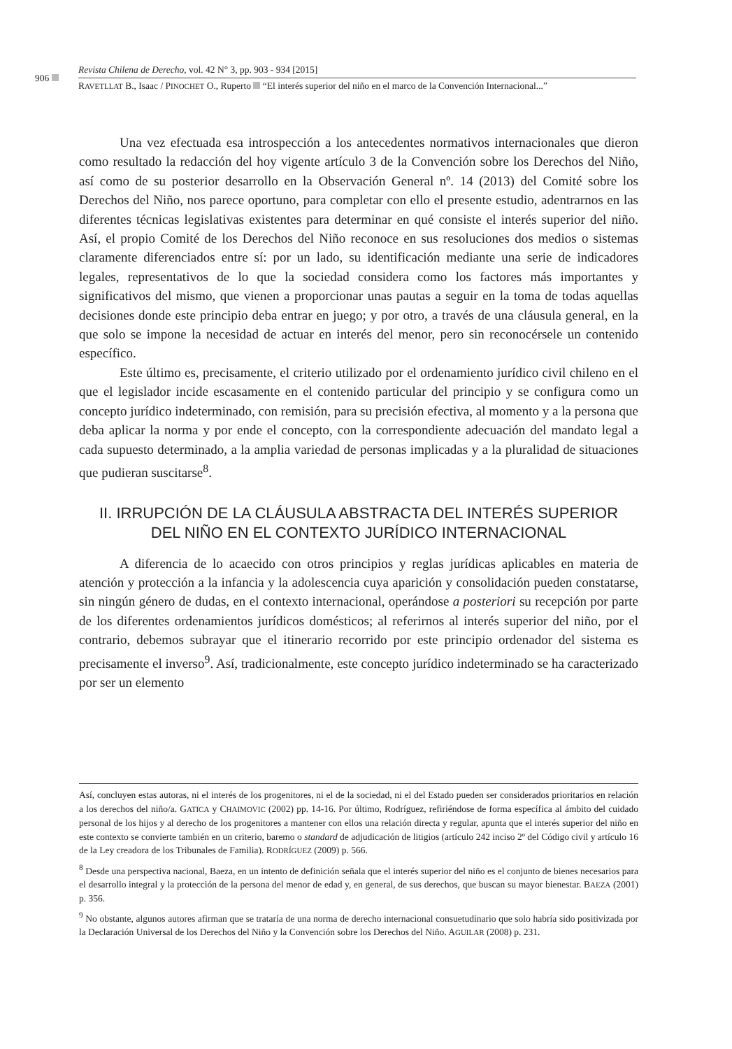906
Revista Chilena de Derecho, vol. 42 N° 3, pp. 903 - 934 [2015]
RAVETLLAT B., Isaac / PINOCHET O., Ruperto “El interés superior del niño en el marco de la Convención Internacional...”
Una vez efectuada esa introspección a los antecedentes normativos internacionales que dieron como resultado la redacción del hoy vigente artículo 3 de la Convención sobre los Derechos del Niño, así como de su posterior desarrollo en la Observación General nº. 14 (2013) del Comité sobre los Derechos del Niño, nos parece oportuno, para completar con ello el presente estudio, adentrarnos en las diferentes técnicas legislativas existentes para determinar en qué consiste el interés superior del niño. Así, el propio Comité de los Derechos del Niño reconoce en sus resoluciones dos medios o sistemas claramente diferenciados entre sí: por un lado, su identificación mediante una serie de indicadores legales, representativos de lo que la sociedad considera como los factores más importantes y significativos del mismo, que vienen a proporcionar unas pautas a seguir en la toma de todas aquellas decisiones donde este principio deba entrar en juego; y por otro, a través de una cláusula general, en la que solo se impone la necesidad de actuar en interés del menor, pero sin reconocérsele un contenido específico.
Este último es, precisamente, el criterio utilizado por el ordenamiento jurídico civil chileno en el que el legislador incide escasamente en el contenido particular del principio y se configura como un concepto jurídico indeterminado, con remisión, para su precisión efectiva, al momento y a la persona que deba aplicar la norma y por ende el concepto, con la correspondiente adecuación del mandato legal a cada supuesto determinado, a la amplia variedad de personas implicadas y a la pluralidad de situaciones que pudieran suscitarse<sup>8</sup>.
II. IRRUPCIÓN DE LA CLÁUSULA ABSTRACTA DEL INTERÉS SUPERIOR
DEL NIÑO EN EL CONTEXTO JURÍDICO INTERNACIONAL
A diferencia de lo acaecido con otros principios y reglas jurídicas aplicables en materia de atención y protección a la infancia y la adolescencia cuya aparición y consolidación pueden constatarse, sin ningún género de dudas, en el contexto internacional, operándose a posteriori su recepción por parte de los diferentes ordenamientos jurídicos domésticos; al referirnos al interés superior del niño, por el contrario, debemos subrayar que el itinerario recorrido por este principio ordenador del sistema es precisamente el inverso<sup>9</sup>. Así, tradicionalmente, este concepto jurídico indeterminado se ha caracterizado por ser un elemento
Así, concluyen estas autoras, ni el interés de los progenitores, ni el de la sociedad, ni el del Estado pueden ser considerados prioritarios en relación a los derechos del niño/a. GATICA y CHAIMOVIC (2002) pp. 14-16. Por último, Rodríguez, refiriéndose de forma específica al ámbito del cuidado personal de los hijos y al derecho de los progenitores a mantener con ellos una relación directa y regular, apunta que el interés superior del niño en este contexto se convierte también en un criterio, baremo o standard de adjudicación de litigios (artículo 242 inciso 2º del Código civil y artículo 16 de la Ley creadora de los Tribunales de Familia). RODRÍGUEZ (2009) p. 566.
<sup>8</sup> Desde una perspectiva nacional, Baeza, en un intento de definición señala que el interés superior del niño es el conjunto de bienes necesarios para el desarrollo integral y la protección de la persona del menor de edad y, en general, de sus derechos, que buscan su mayor bienestar. BAEZA (2001) p. 356.
<sup>9</sup> No obstante, algunos autores afirman que se trataría de una norma de derecho internacional consuetudinario que solo habría sido positivizada por la Declaración Universal de los Derechos del Niño y la Convención sobre los Derechos del Niño. AGUILAR (2008) p. 231.